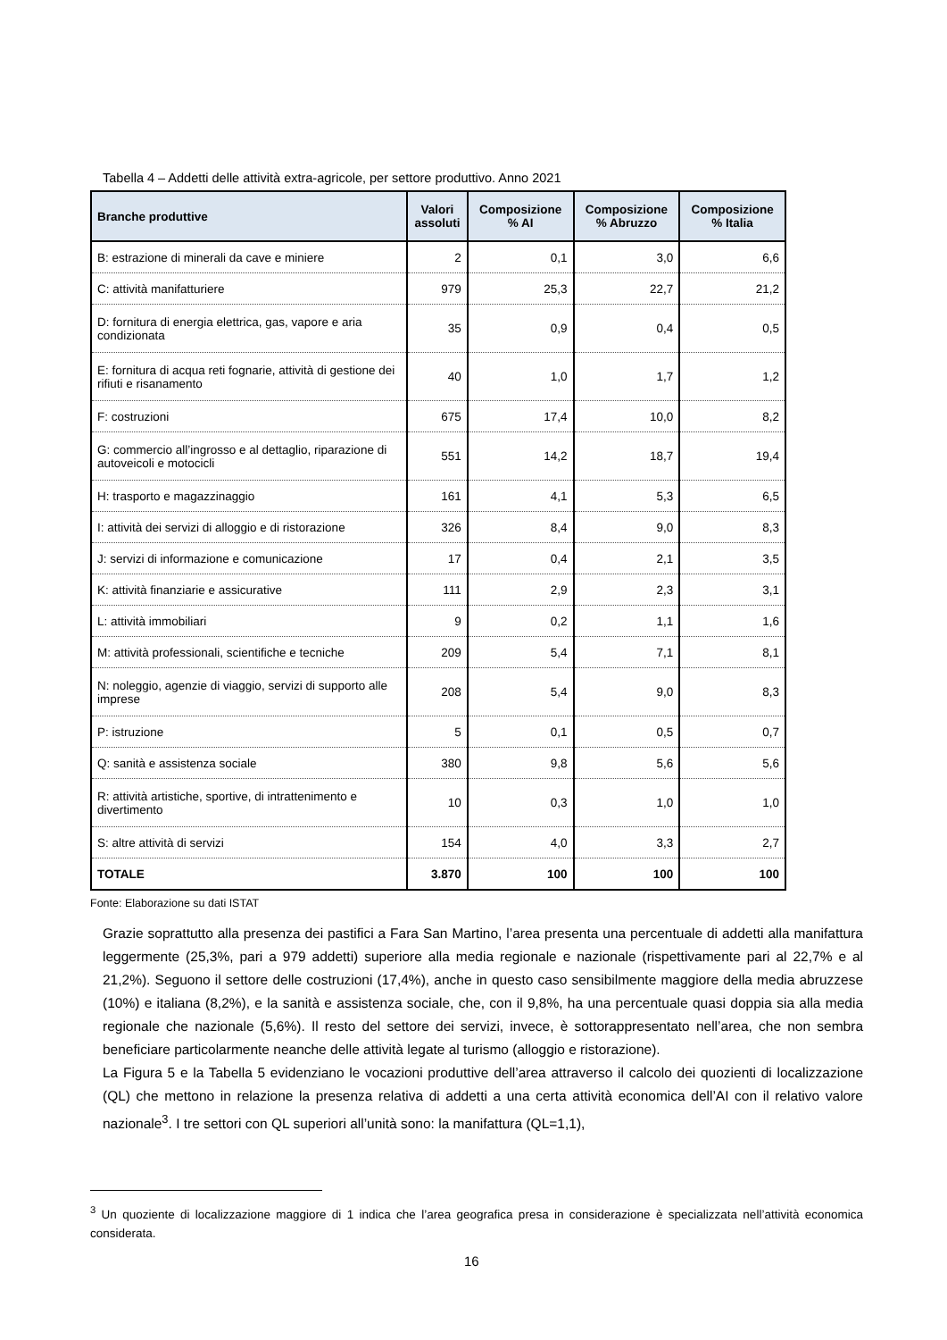Tabella 4 – Addetti delle attività extra-agricole, per settore produttivo. Anno 2021
| Branche produttive | Valori assoluti | Composizione % AI | Composizione % Abruzzo | Composizione % Italia |
| --- | --- | --- | --- | --- |
| B: estrazione di minerali da cave e miniere | 2 | 0,1 | 3,0 | 6,6 |
| C: attività manifatturiere | 979 | 25,3 | 22,7 | 21,2 |
| D: fornitura di energia elettrica, gas, vapore e aria condizionata | 35 | 0,9 | 0,4 | 0,5 |
| E: fornitura di acqua reti fognarie, attività di gestione dei rifiuti e risanamento | 40 | 1,0 | 1,7 | 1,2 |
| F: costruzioni | 675 | 17,4 | 10,0 | 8,2 |
| G: commercio all’ingrosso e al dettaglio, riparazione di autoveicoli e motocicli | 551 | 14,2 | 18,7 | 19,4 |
| H: trasporto e magazzinaggio | 161 | 4,1 | 5,3 | 6,5 |
| I: attività dei servizi di alloggio e di ristorazione | 326 | 8,4 | 9,0 | 8,3 |
| J: servizi di informazione e comunicazione | 17 | 0,4 | 2,1 | 3,5 |
| K: attività finanziarie e assicurative | 111 | 2,9 | 2,3 | 3,1 |
| L: attività immobiliari | 9 | 0,2 | 1,1 | 1,6 |
| M: attività professionali, scientifiche e tecniche | 209 | 5,4 | 7,1 | 8,1 |
| N: noleggio, agenzie di viaggio, servizi di supporto alle imprese | 208 | 5,4 | 9,0 | 8,3 |
| P: istruzione | 5 | 0,1 | 0,5 | 0,7 |
| Q: sanità e assistenza sociale | 380 | 9,8 | 5,6 | 5,6 |
| R: attività artistiche, sportive, di intrattenimento e divertimento | 10 | 0,3 | 1,0 | 1,0 |
| S: altre attività di servizi | 154 | 4,0 | 3,3 | 2,7 |
| TOTALE | 3.870 | 100 | 100 | 100 |
Fonte: Elaborazione su dati ISTAT
Grazie soprattutto alla presenza dei pastifici a Fara San Martino, l’area presenta una percentuale di addetti alla manifattura leggermente (25,3%, pari a 979 addetti) superiore alla media regionale e nazionale (rispettivamente pari al 22,7% e al 21,2%). Seguono il settore delle costruzioni (17,4%), anche in questo caso sensibilmente maggiore della media abruzzese (10%) e italiana (8,2%), e la sanità e assistenza sociale, che, con il 9,8%, ha una percentuale quasi doppia sia alla media regionale che nazionale (5,6%). Il resto del settore dei servizi, invece, è sottorappresentato nell’area, che non sembra beneficiare particolarmente neanche delle attività legate al turismo (alloggio e ristorazione).
La Figura 5 e la Tabella 5 evidenziano le vocazioni produttive dell’area attraverso il calcolo dei quozienti di localizzazione (QL) che mettono in relazione la presenza relativa di addetti a una certa attività economica dell’AI con il relativo valore nazionale<sup>3</sup>. I tre settori con QL superiori all’unità sono: la manifattura (QL=1,1),
<sup>3</sup> Un quoziente di localizzazione maggiore di 1 indica che l’area geografica presa in considerazione è specializzata nell’attività economica considerata.
16